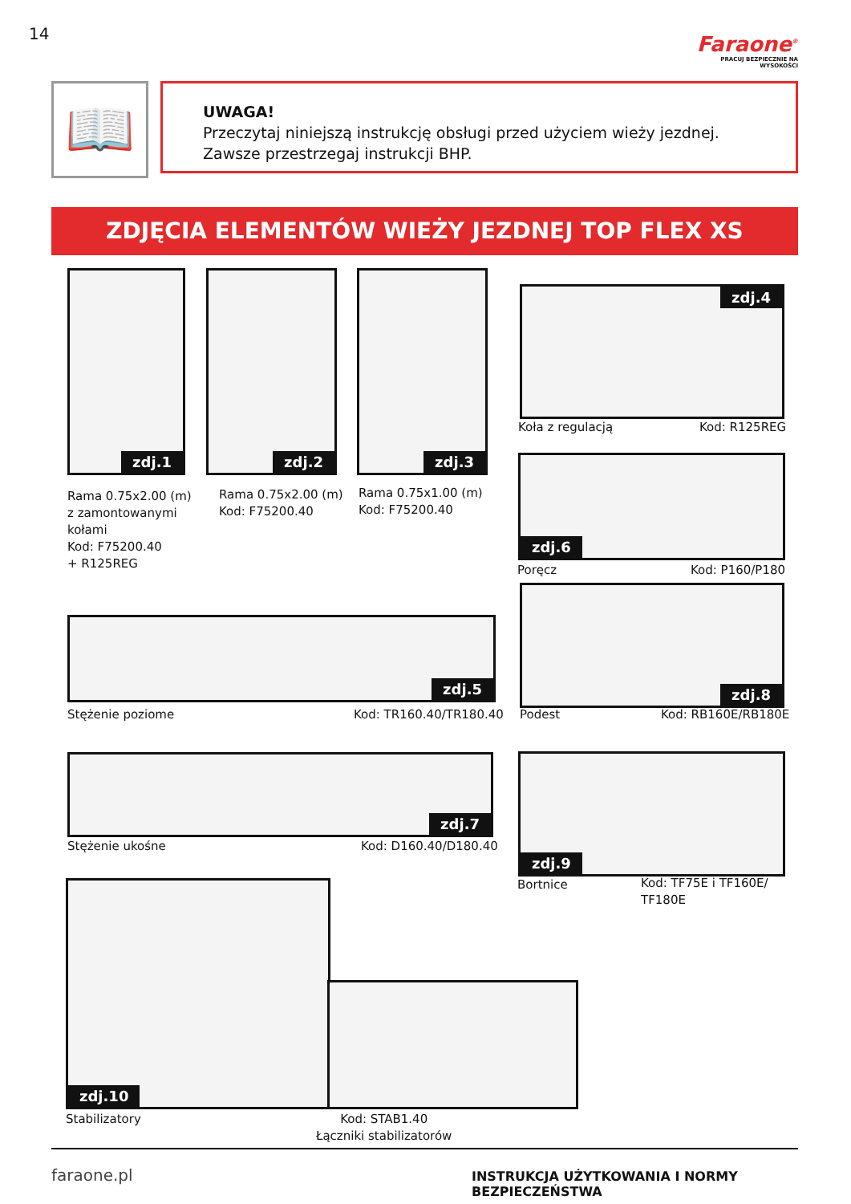14
Faraone<sup>®</sup>
PRACUJ BEZPIECZNIE NA WYSOKOŚCI
📖
UWAGA!
Przeczytaj niniejszą instrukcję obsługi przed użyciem wieży jezdnej.
Zawsze przestrzegaj instrukcji BHP.
ZDJĘCIA ELEMENTÓW WIEŻY JEZDNEJ TOP FLEX XS
zdj.1 zdj.2 zdj.3
Rama 0.75x2.00 (m)
z zamontowanymi
kołami
Kod: F75200.40
+ R125REG
Rama 0.75x2.00 (m)
Kod: F75200.40
Rama 0.75x1.00 (m)
Kod: F75200.40
zdj.4
Koła z regulacją Kod: R125REG
zdj.6
Poręcz Kod: P160/P180
zdj.8
Podest Kod: RB160E/RB180E
zdj.5
Stężenie poziome Kod: TR160.40/TR180.40
zdj.7
Stężenie ukośne Kod: D160.40/D180.40
zdj.9
Bortnice
Kod: TF75E i TF160E/
TF180E
zdj.10
Stabilizatory
Kod: STAB1.40
Łączniki stabilizatorów
faraone.pl
INSTRUKCJA UŻYTKOWANIA I NORMY BEZPIECZEŃSTWA